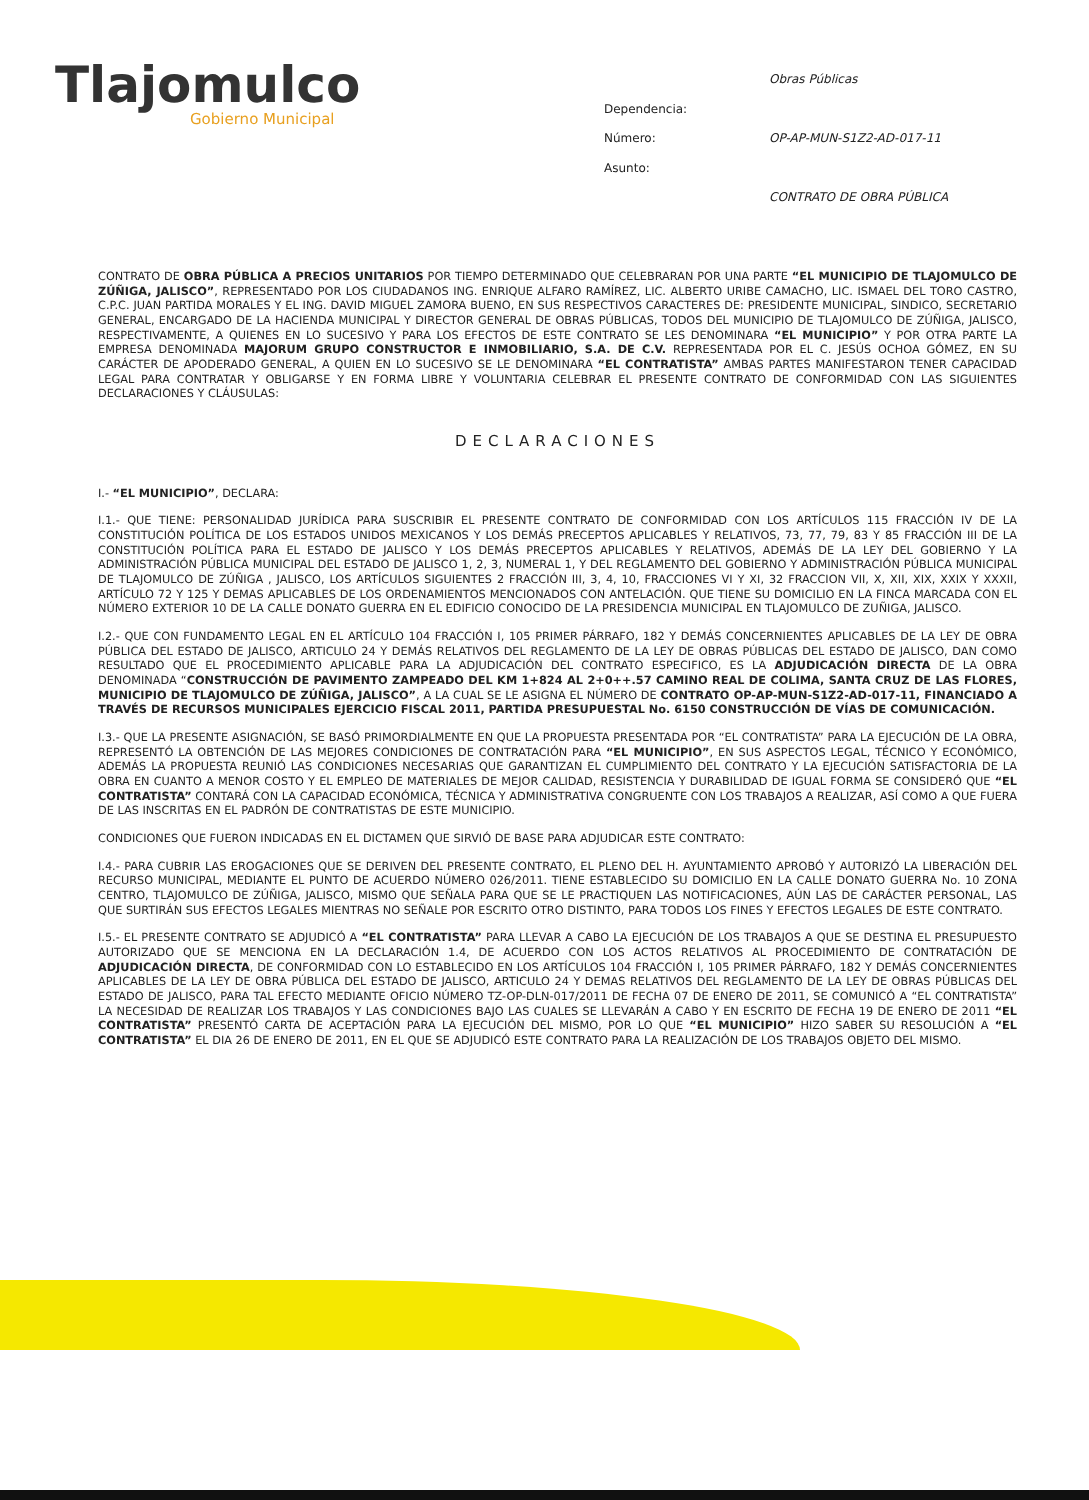Tlajomulco
Gobierno Municipal
Obras Públicas Dependencia: Número: OP-AP-MUN-S1Z2-AD-017-11 Asunto: CONTRATO DE OBRA PÚBLICA
CONTRATO DE OBRA PÚBLICA A PRECIOS UNITARIOS POR TIEMPO DETERMINADO QUE CELEBRARAN POR UNA PARTE “EL MUNICIPIO DE TLAJOMULCO DE ZÚÑIGA, JALISCO”, REPRESENTADO POR LOS CIUDADANOS ING. ENRIQUE ALFARO RAMÍREZ, LIC. ALBERTO URIBE CAMACHO, LIC. ISMAEL DEL TORO CASTRO, C.P.C. JUAN PARTIDA MORALES Y EL ING. DAVID MIGUEL ZAMORA BUENO, EN SUS RESPECTIVOS CARACTERES DE: PRESIDENTE MUNICIPAL, SINDICO, SECRETARIO GENERAL, ENCARGADO DE LA HACIENDA MUNICIPAL Y DIRECTOR GENERAL DE OBRAS PÚBLICAS, TODOS DEL MUNICIPIO DE TLAJOMULCO DE ZÚÑIGA, JALISCO, RESPECTIVAMENTE, A QUIENES EN LO SUCESIVO Y PARA LOS EFECTOS DE ESTE CONTRATO SE LES DENOMINARA “EL MUNICIPIO” Y POR OTRA PARTE LA EMPRESA DENOMINADA MAJORUM GRUPO CONSTRUCTOR E INMOBILIARIO, S.A. DE C.V. REPRESENTADA POR EL C. JESÚS OCHOA GÓMEZ, EN SU CARÁCTER DE APODERADO GENERAL, A QUIEN EN LO SUCESIVO SE LE DENOMINARA “EL CONTRATISTA” AMBAS PARTES MANIFESTARON TENER CAPACIDAD LEGAL PARA CONTRATAR Y OBLIGARSE Y EN FORMA LIBRE Y VOLUNTARIA CELEBRAR EL PRESENTE CONTRATO DE CONFORMIDAD CON LAS SIGUIENTES DECLARACIONES Y CLÁUSULAS:
DECLARACIONES
I.- “EL MUNICIPIO”, DECLARA:
I.1.- QUE TIENE: PERSONALIDAD JURÍDICA PARA SUSCRIBIR EL PRESENTE CONTRATO DE CONFORMIDAD CON LOS ARTÍCULOS 115 FRACCIÓN IV DE LA CONSTITUCIÓN POLÍTICA DE LOS ESTADOS UNIDOS MEXICANOS Y LOS DEMÁS PRECEPTOS APLICABLES Y RELATIVOS, 73, 77, 79, 83 Y 85 FRACCIÓN III DE LA CONSTITUCIÓN POLÍTICA PARA EL ESTADO DE JALISCO Y LOS DEMÁS PRECEPTOS APLICABLES Y RELATIVOS, ADEMÁS DE LA LEY DEL GOBIERNO Y LA ADMINISTRACIÓN PÚBLICA MUNICIPAL DEL ESTADO DE JALISCO 1, 2, 3, NUMERAL 1, Y DEL REGLAMENTO DEL GOBIERNO Y ADMINISTRACIÓN PÚBLICA MUNICIPAL DE TLAJOMULCO DE ZÚÑIGA , JALISCO, LOS ARTÍCULOS SIGUIENTES 2 FRACCIÓN III, 3, 4, 10, FRACCIONES VI Y XI, 32 FRACCION VII, X, XII, XIX, XXIX Y XXXII, ARTÍCULO 72 Y 125 Y DEMAS APLICABLES DE LOS ORDENAMIENTOS MENCIONADOS CON ANTELACIÓN. QUE TIENE SU DOMICILIO EN LA FINCA MARCADA CON EL NÚMERO EXTERIOR 10 DE LA CALLE DONATO GUERRA EN EL EDIFICIO CONOCIDO DE LA PRESIDENCIA MUNICIPAL EN TLAJOMULCO DE ZUÑIGA, JALISCO.
I.2.- QUE CON FUNDAMENTO LEGAL EN EL ARTÍCULO 104 FRACCIÓN I, 105 PRIMER PÁRRAFO, 182 Y DEMÁS CONCERNIENTES APLICABLES DE LA LEY DE OBRA PÚBLICA DEL ESTADO DE JALISCO, ARTICULO 24 Y DEMÁS RELATIVOS DEL REGLAMENTO DE LA LEY DE OBRAS PÚBLICAS DEL ESTADO DE JALISCO, DAN COMO RESULTADO QUE EL PROCEDIMIENTO APLICABLE PARA LA ADJUDICACIÓN DEL CONTRATO ESPECIFICO, ES LA ADJUDICACIÓN DIRECTA DE LA OBRA DENOMINADA “CONSTRUCCIÓN DE PAVIMENTO ZAMPEADO DEL KM 1+824 AL 2+0++.57 CAMINO REAL DE COLIMA, SANTA CRUZ DE LAS FLORES, MUNICIPIO DE TLAJOMULCO DE ZÚÑIGA, JALISCO”, A LA CUAL SE LE ASIGNA EL NÚMERO DE CONTRATO OP-AP-MUN-S1Z2-AD-017-11, FINANCIADO A TRAVÉS DE RECURSOS MUNICIPALES EJERCICIO FISCAL 2011, PARTIDA PRESUPUESTAL No. 6150 CONSTRUCCIÓN DE VÍAS DE COMUNICACIÓN.
I.3.- QUE LA PRESENTE ASIGNACIÓN, SE BASÓ PRIMORDIALMENTE EN QUE LA PROPUESTA PRESENTADA POR “EL CONTRATISTA” PARA LA EJECUCIÓN DE LA OBRA, REPRESENTÓ LA OBTENCIÓN DE LAS MEJORES CONDICIONES DE CONTRATACIÓN PARA “EL MUNICIPIO”, EN SUS ASPECTOS LEGAL, TÉCNICO Y ECONÓMICO, ADEMÁS LA PROPUESTA REUNIÓ LAS CONDICIONES NECESARIAS QUE GARANTIZAN EL CUMPLIMIENTO DEL CONTRATO Y LA EJECUCIÓN SATISFACTORIA DE LA OBRA EN CUANTO A MENOR COSTO Y EL EMPLEO DE MATERIALES DE MEJOR CALIDAD, RESISTENCIA Y DURABILIDAD DE IGUAL FORMA SE CONSIDERÓ QUE “EL CONTRATISTA” CONTARÁ CON LA CAPACIDAD ECONÓMICA, TÉCNICA Y ADMINISTRATIVA CONGRUENTE CON LOS TRABAJOS A REALIZAR, ASÍ COMO A QUE FUERA DE LAS INSCRITAS EN EL PADRÓN DE CONTRATISTAS DE ESTE MUNICIPIO.
CONDICIONES QUE FUERON INDICADAS EN EL DICTAMEN QUE SIRVIÓ DE BASE PARA ADJUDICAR ESTE CONTRATO:
I.4.- PARA CUBRIR LAS EROGACIONES QUE SE DERIVEN DEL PRESENTE CONTRATO, EL PLENO DEL H. AYUNTAMIENTO APROBÓ Y AUTORIZÓ LA LIBERACIÓN DEL RECURSO MUNICIPAL, MEDIANTE EL PUNTO DE ACUERDO NÚMERO 026/2011. TIENE ESTABLECIDO SU DOMICILIO EN LA CALLE DONATO GUERRA No. 10 ZONA CENTRO, TLAJOMULCO DE ZÚÑIGA, JALISCO, MISMO QUE SEÑALA PARA QUE SE LE PRACTIQUEN LAS NOTIFICACIONES, AÚN LAS DE CARÁCTER PERSONAL, LAS QUE SURTIRÁN SUS EFECTOS LEGALES MIENTRAS NO SEÑALE POR ESCRITO OTRO DISTINTO, PARA TODOS LOS FINES Y EFECTOS LEGALES DE ESTE CONTRATO.
I.5.- EL PRESENTE CONTRATO SE ADJUDICÓ A “EL CONTRATISTA” PARA LLEVAR A CABO LA EJECUCIÓN DE LOS TRABAJOS A QUE SE DESTINA EL PRESUPUESTO AUTORIZADO QUE SE MENCIONA EN LA DECLARACIÓN 1.4, DE ACUERDO CON LOS ACTOS RELATIVOS AL PROCEDIMIENTO DE CONTRATACIÓN DE ADJUDICACIÓN DIRECTA, DE CONFORMIDAD CON LO ESTABLECIDO EN LOS ARTÍCULOS 104 FRACCIÓN I, 105 PRIMER PÁRRAFO, 182 Y DEMÁS CONCERNIENTES APLICABLES DE LA LEY DE OBRA PÚBLICA DEL ESTADO DE JALISCO, ARTICULO 24 Y DEMAS RELATIVOS DEL REGLAMENTO DE LA LEY DE OBRAS PÚBLICAS DEL ESTADO DE JALISCO, PARA TAL EFECTO MEDIANTE OFICIO NÚMERO TZ-OP-DLN-017/2011 DE FECHA 07 DE ENERO DE 2011, SE COMUNICÓ A “EL CONTRATISTA” LA NECESIDAD DE REALIZAR LOS TRABAJOS Y LAS CONDICIONES BAJO LAS CUALES SE LLEVARÁN A CABO Y EN ESCRITO DE FECHA 19 DE ENERO DE 2011 “EL CONTRATISTA” PRESENTÓ CARTA DE ACEPTACIÓN PARA LA EJECUCIÓN DEL MISMO, POR LO QUE “EL MUNICIPIO” HIZO SABER SU RESOLUCIÓN A “EL CONTRATISTA” EL DIA 26 DE ENERO DE 2011, EN EL QUE SE ADJUDICÓ ESTE CONTRATO PARA LA REALIZACIÓN DE LOS TRABAJOS OBJETO DEL MISMO.